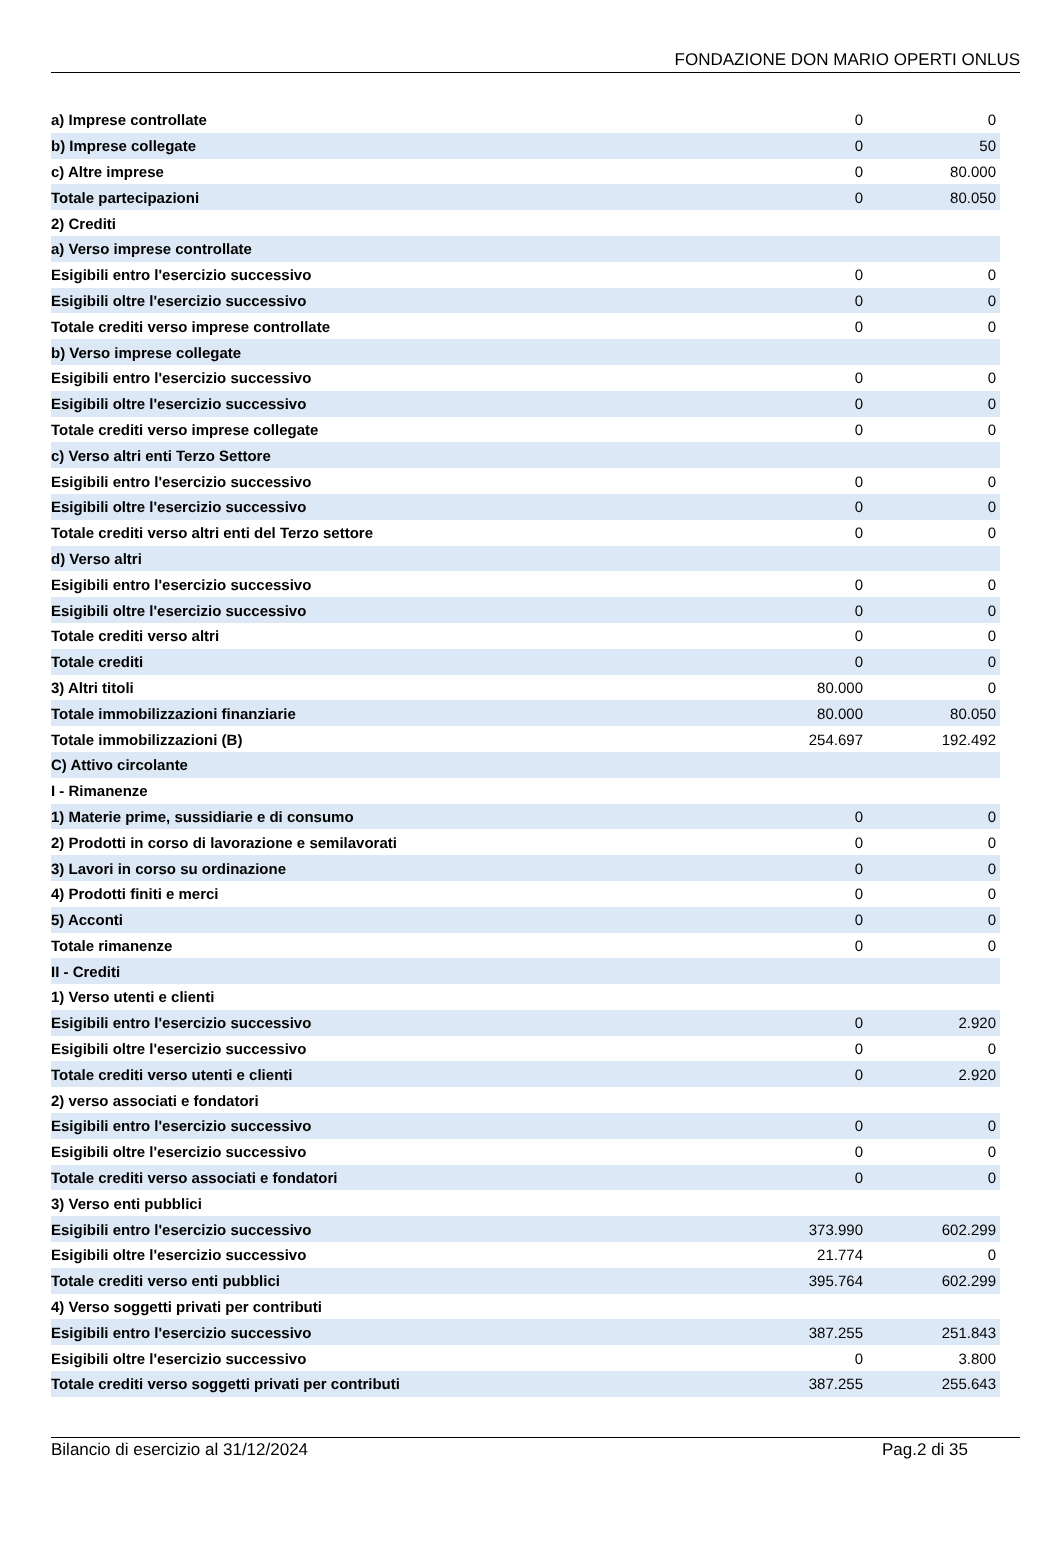FONDAZIONE DON MARIO OPERTI ONLUS
| a) Imprese controllate | 0 | 0 |
| b) Imprese collegate | 0 | 50 |
| c) Altre imprese | 0 | 80.000 |
| Totale partecipazioni | 0 | 80.050 |
| 2) Crediti | | |
| a) Verso imprese controllate | | |
| Esigibili entro l'esercizio successivo | 0 | 0 |
| Esigibili oltre l'esercizio successivo | 0 | 0 |
| Totale crediti verso imprese controllate | 0 | 0 |
| b) Verso imprese collegate | | |
| Esigibili entro l'esercizio successivo | 0 | 0 |
| Esigibili oltre l'esercizio successivo | 0 | 0 |
| Totale crediti verso imprese collegate | 0 | 0 |
| c) Verso altri enti Terzo Settore | | |
| Esigibili entro l'esercizio successivo | 0 | 0 |
| Esigibili oltre l'esercizio successivo | 0 | 0 |
| Totale crediti verso altri enti del Terzo settore | 0 | 0 |
| d) Verso altri | | |
| Esigibili entro l'esercizio successivo | 0 | 0 |
| Esigibili oltre l'esercizio successivo | 0 | 0 |
| Totale crediti verso altri | 0 | 0 |
| Totale crediti | 0 | 0 |
| 3) Altri titoli | 80.000 | 0 |
| Totale immobilizzazioni finanziarie | 80.000 | 80.050 |
| Totale immobilizzazioni (B) | 254.697 | 192.492 |
| C) Attivo circolante | | |
| I - Rimanenze | | |
| 1) Materie prime, sussidiarie e di consumo | 0 | 0 |
| 2) Prodotti in corso di lavorazione e semilavorati | 0 | 0 |
| 3) Lavori in corso su ordinazione | 0 | 0 |
| 4) Prodotti finiti e merci | 0 | 0 |
| 5) Acconti | 0 | 0 |
| Totale rimanenze | 0 | 0 |
| II - Crediti | | |
| 1) Verso utenti e clienti | | |
| Esigibili entro l'esercizio successivo | 0 | 2.920 |
| Esigibili oltre l'esercizio successivo | 0 | 0 |
| Totale crediti verso utenti e clienti | 0 | 2.920 |
| 2) verso associati e fondatori | | |
| Esigibili entro l'esercizio successivo | 0 | 0 |
| Esigibili oltre l'esercizio successivo | 0 | 0 |
| Totale crediti verso associati e fondatori | 0 | 0 |
| 3) Verso enti pubblici | | |
| Esigibili entro l'esercizio successivo | 373.990 | 602.299 |
| Esigibili oltre l'esercizio successivo | 21.774 | 0 |
| Totale crediti verso enti pubblici | 395.764 | 602.299 |
| 4) Verso soggetti privati per contributi | | |
| Esigibili entro l'esercizio successivo | 387.255 | 251.843 |
| Esigibili oltre l'esercizio successivo | 0 | 3.800 |
| Totale crediti verso soggetti privati per contributi | 387.255 | 255.643 |
Bilancio di esercizio al 31/12/2024 Pag.2 di 35